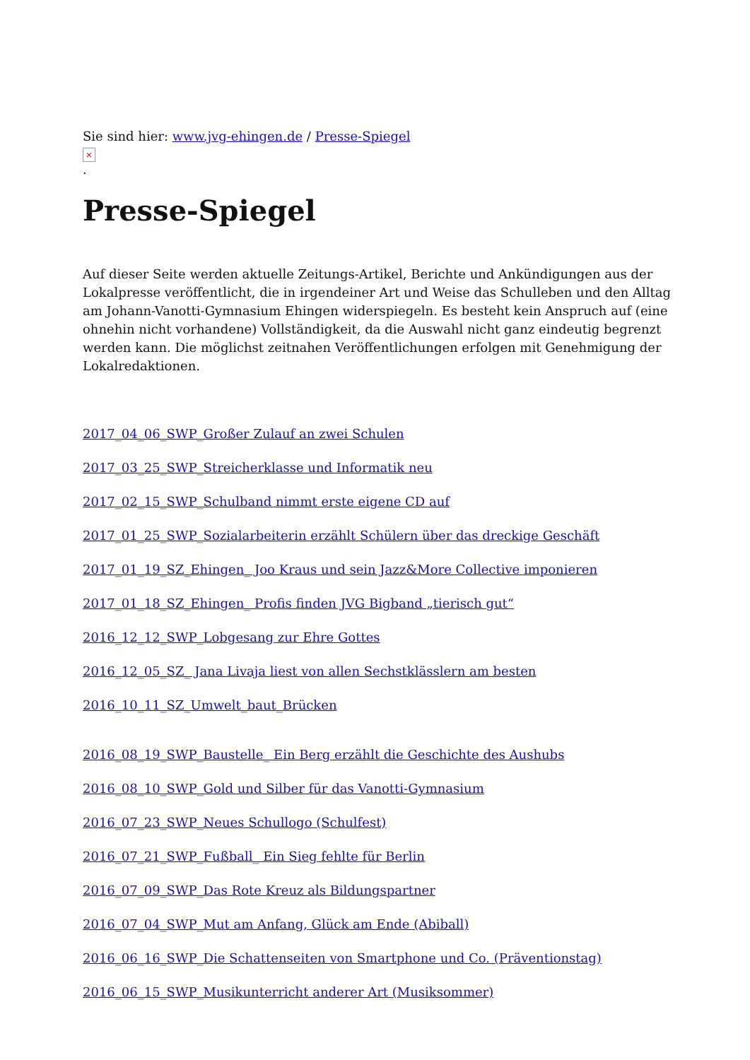Sie sind hier: www.jvg-ehingen.de / Presse-Spiegel
×
.
Presse-Spiegel
Auf dieser Seite werden aktuelle Zeitungs-Artikel, Berichte und Ankündigungen aus der Lokalpresse veröffentlicht, die in irgendeiner Art und Weise das Schulleben und den Alltag am Johann-Vanotti-Gymnasium Ehingen widerspiegeln. Es besteht kein Anspruch auf (eine ohnehin nicht vorhandene) Vollständigkeit, da die Auswahl nicht ganz eindeutig begrenzt werden kann. Die möglichst zeitnahen Veröffentlichungen erfolgen mit Genehmigung der Lokalredaktionen.
2017_04_06_SWP_Großer Zulauf an zwei Schulen
2017_03_25_SWP_Streicherklasse und Informatik neu
2017_02_15_SWP_Schulband nimmt erste eigene CD auf
2017_01_25_SWP_Sozialarbeiterin erzählt Schülern über das dreckige Geschäft
2017_01_19_SZ_Ehingen_ Joo Kraus und sein Jazz&More Collective imponieren
2017_01_18_SZ_Ehingen_ Profis finden JVG Bigband „tierisch gut“
2016_12_12_SWP_Lobgesang zur Ehre Gottes
2016_12_05_SZ_ Jana Livaja liest von allen Sechstklässlern am besten
2016_10_11_SZ_Umwelt_baut_Brücken
2016_08_19_SWP_Baustelle_ Ein Berg erzählt die Geschichte des Aushubs
2016_08_10_SWP_Gold und Silber für das Vanotti-Gymnasium
2016_07_23_SWP_Neues Schullogo (Schulfest)
2016_07_21_SWP_Fußball_ Ein Sieg fehlte für Berlin
2016_07_09_SWP_Das Rote Kreuz als Bildungspartner
2016_07_04_SWP_Mut am Anfang, Glück am Ende (Abiball)
2016_06_16_SWP_Die Schattenseiten von Smartphone und Co. (Präventionstag)
2016_06_15_SWP_Musikunterricht anderer Art (Musiksommer)